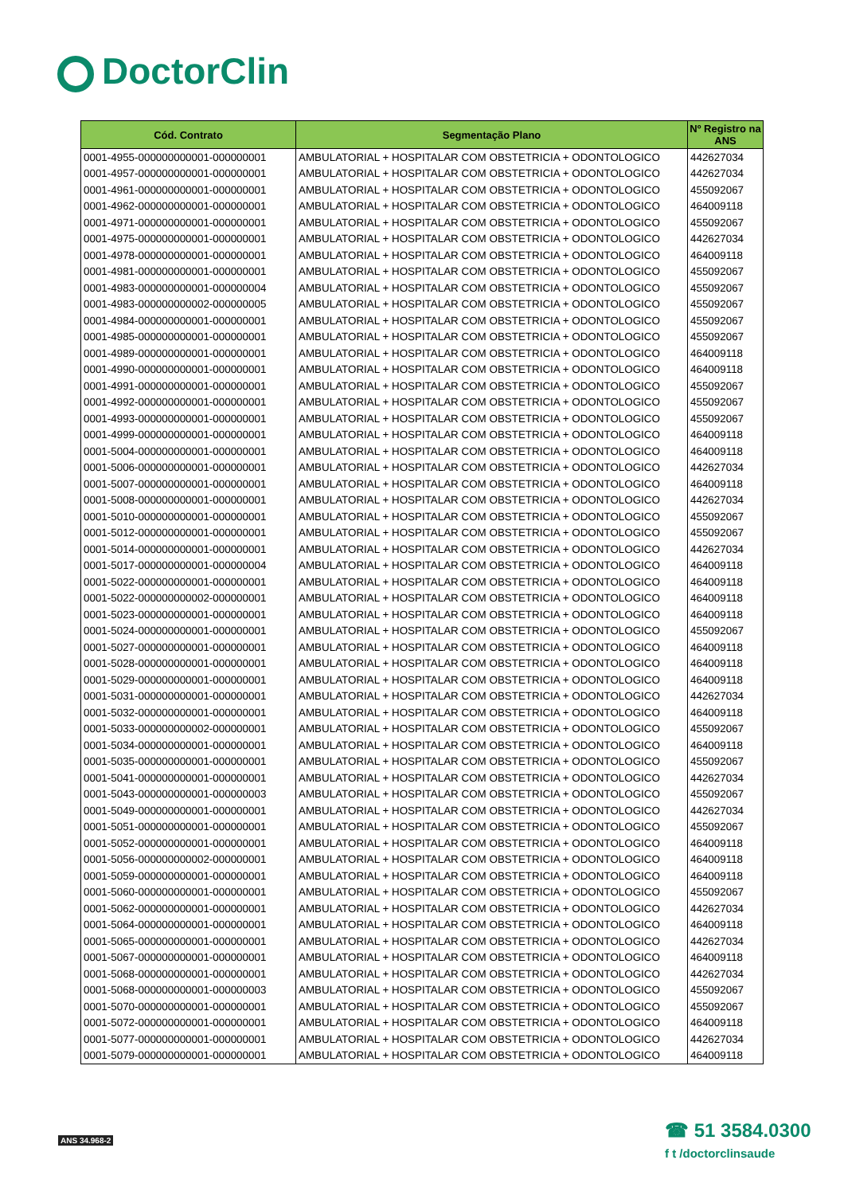DoctorClin
| Cód. Contrato | Segmentação Plano | Nº Registro na ANS |
| --- | --- | --- |
| 0001-4955-000000000001-000000001 | AMBULATORIAL + HOSPITALAR COM OBSTETRICIA + ODONTOLOGICO | 442627034 |
| 0001-4957-000000000001-000000001 | AMBULATORIAL + HOSPITALAR COM OBSTETRICIA + ODONTOLOGICO | 442627034 |
| 0001-4961-000000000001-000000001 | AMBULATORIAL + HOSPITALAR COM OBSTETRICIA + ODONTOLOGICO | 455092067 |
| 0001-4962-000000000001-000000001 | AMBULATORIAL + HOSPITALAR COM OBSTETRICIA + ODONTOLOGICO | 464009118 |
| 0001-4971-000000000001-000000001 | AMBULATORIAL + HOSPITALAR COM OBSTETRICIA + ODONTOLOGICO | 455092067 |
| 0001-4975-000000000001-000000001 | AMBULATORIAL + HOSPITALAR COM OBSTETRICIA + ODONTOLOGICO | 442627034 |
| 0001-4978-000000000001-000000001 | AMBULATORIAL + HOSPITALAR COM OBSTETRICIA + ODONTOLOGICO | 464009118 |
| 0001-4981-000000000001-000000001 | AMBULATORIAL + HOSPITALAR COM OBSTETRICIA + ODONTOLOGICO | 455092067 |
| 0001-4983-000000000001-000000004 | AMBULATORIAL + HOSPITALAR COM OBSTETRICIA + ODONTOLOGICO | 455092067 |
| 0001-4983-000000000002-000000005 | AMBULATORIAL + HOSPITALAR COM OBSTETRICIA + ODONTOLOGICO | 455092067 |
| 0001-4984-000000000001-000000001 | AMBULATORIAL + HOSPITALAR COM OBSTETRICIA + ODONTOLOGICO | 455092067 |
| 0001-4985-000000000001-000000001 | AMBULATORIAL + HOSPITALAR COM OBSTETRICIA + ODONTOLOGICO | 455092067 |
| 0001-4989-000000000001-000000001 | AMBULATORIAL + HOSPITALAR COM OBSTETRICIA + ODONTOLOGICO | 464009118 |
| 0001-4990-000000000001-000000001 | AMBULATORIAL + HOSPITALAR COM OBSTETRICIA + ODONTOLOGICO | 464009118 |
| 0001-4991-000000000001-000000001 | AMBULATORIAL + HOSPITALAR COM OBSTETRICIA + ODONTOLOGICO | 455092067 |
| 0001-4992-000000000001-000000001 | AMBULATORIAL + HOSPITALAR COM OBSTETRICIA + ODONTOLOGICO | 455092067 |
| 0001-4993-000000000001-000000001 | AMBULATORIAL + HOSPITALAR COM OBSTETRICIA + ODONTOLOGICO | 455092067 |
| 0001-4999-000000000001-000000001 | AMBULATORIAL + HOSPITALAR COM OBSTETRICIA + ODONTOLOGICO | 464009118 |
| 0001-5004-000000000001-000000001 | AMBULATORIAL + HOSPITALAR COM OBSTETRICIA + ODONTOLOGICO | 464009118 |
| 0001-5006-000000000001-000000001 | AMBULATORIAL + HOSPITALAR COM OBSTETRICIA + ODONTOLOGICO | 442627034 |
| 0001-5007-000000000001-000000001 | AMBULATORIAL + HOSPITALAR COM OBSTETRICIA + ODONTOLOGICO | 464009118 |
| 0001-5008-000000000001-000000001 | AMBULATORIAL + HOSPITALAR COM OBSTETRICIA + ODONTOLOGICO | 442627034 |
| 0001-5010-000000000001-000000001 | AMBULATORIAL + HOSPITALAR COM OBSTETRICIA + ODONTOLOGICO | 455092067 |
| 0001-5012-000000000001-000000001 | AMBULATORIAL + HOSPITALAR COM OBSTETRICIA + ODONTOLOGICO | 455092067 |
| 0001-5014-000000000001-000000001 | AMBULATORIAL + HOSPITALAR COM OBSTETRICIA + ODONTOLOGICO | 442627034 |
| 0001-5017-000000000001-000000004 | AMBULATORIAL + HOSPITALAR COM OBSTETRICIA + ODONTOLOGICO | 464009118 |
| 0001-5022-000000000001-000000001 | AMBULATORIAL + HOSPITALAR COM OBSTETRICIA + ODONTOLOGICO | 464009118 |
| 0001-5022-000000000002-000000001 | AMBULATORIAL + HOSPITALAR COM OBSTETRICIA + ODONTOLOGICO | 464009118 |
| 0001-5023-000000000001-000000001 | AMBULATORIAL + HOSPITALAR COM OBSTETRICIA + ODONTOLOGICO | 464009118 |
| 0001-5024-000000000001-000000001 | AMBULATORIAL + HOSPITALAR COM OBSTETRICIA + ODONTOLOGICO | 455092067 |
| 0001-5027-000000000001-000000001 | AMBULATORIAL + HOSPITALAR COM OBSTETRICIA + ODONTOLOGICO | 464009118 |
| 0001-5028-000000000001-000000001 | AMBULATORIAL + HOSPITALAR COM OBSTETRICIA + ODONTOLOGICO | 464009118 |
| 0001-5029-000000000001-000000001 | AMBULATORIAL + HOSPITALAR COM OBSTETRICIA + ODONTOLOGICO | 464009118 |
| 0001-5031-000000000001-000000001 | AMBULATORIAL + HOSPITALAR COM OBSTETRICIA + ODONTOLOGICO | 442627034 |
| 0001-5032-000000000001-000000001 | AMBULATORIAL + HOSPITALAR COM OBSTETRICIA + ODONTOLOGICO | 464009118 |
| 0001-5033-000000000002-000000001 | AMBULATORIAL + HOSPITALAR COM OBSTETRICIA + ODONTOLOGICO | 455092067 |
| 0001-5034-000000000001-000000001 | AMBULATORIAL + HOSPITALAR COM OBSTETRICIA + ODONTOLOGICO | 464009118 |
| 0001-5035-000000000001-000000001 | AMBULATORIAL + HOSPITALAR COM OBSTETRICIA + ODONTOLOGICO | 455092067 |
| 0001-5041-000000000001-000000001 | AMBULATORIAL + HOSPITALAR COM OBSTETRICIA + ODONTOLOGICO | 442627034 |
| 0001-5043-000000000001-000000003 | AMBULATORIAL + HOSPITALAR COM OBSTETRICIA + ODONTOLOGICO | 455092067 |
| 0001-5049-000000000001-000000001 | AMBULATORIAL + HOSPITALAR COM OBSTETRICIA + ODONTOLOGICO | 442627034 |
| 0001-5051-000000000001-000000001 | AMBULATORIAL + HOSPITALAR COM OBSTETRICIA + ODONTOLOGICO | 455092067 |
| 0001-5052-000000000001-000000001 | AMBULATORIAL + HOSPITALAR COM OBSTETRICIA + ODONTOLOGICO | 464009118 |
| 0001-5056-000000000002-000000001 | AMBULATORIAL + HOSPITALAR COM OBSTETRICIA + ODONTOLOGICO | 464009118 |
| 0001-5059-000000000001-000000001 | AMBULATORIAL + HOSPITALAR COM OBSTETRICIA + ODONTOLOGICO | 464009118 |
| 0001-5060-000000000001-000000001 | AMBULATORIAL + HOSPITALAR COM OBSTETRICIA + ODONTOLOGICO | 455092067 |
| 0001-5062-000000000001-000000001 | AMBULATORIAL + HOSPITALAR COM OBSTETRICIA + ODONTOLOGICO | 442627034 |
| 0001-5064-000000000001-000000001 | AMBULATORIAL + HOSPITALAR COM OBSTETRICIA + ODONTOLOGICO | 464009118 |
| 0001-5065-000000000001-000000001 | AMBULATORIAL + HOSPITALAR COM OBSTETRICIA + ODONTOLOGICO | 442627034 |
| 0001-5067-000000000001-000000001 | AMBULATORIAL + HOSPITALAR COM OBSTETRICIA + ODONTOLOGICO | 464009118 |
| 0001-5068-000000000001-000000001 | AMBULATORIAL + HOSPITALAR COM OBSTETRICIA + ODONTOLOGICO | 442627034 |
| 0001-5068-000000000001-000000003 | AMBULATORIAL + HOSPITALAR COM OBSTETRICIA + ODONTOLOGICO | 455092067 |
| 0001-5070-000000000001-000000001 | AMBULATORIAL + HOSPITALAR COM OBSTETRICIA + ODONTOLOGICO | 455092067 |
| 0001-5072-000000000001-000000001 | AMBULATORIAL + HOSPITALAR COM OBSTETRICIA + ODONTOLOGICO | 464009118 |
| 0001-5077-000000000001-000000001 | AMBULATORIAL + HOSPITALAR COM OBSTETRICIA + ODONTOLOGICO | 442627034 |
| 0001-5079-000000000001-000000001 | AMBULATORIAL + HOSPITALAR COM OBSTETRICIA + ODONTOLOGICO | 464009118 |
ANS 34.968-2
☎ 51 3584.0300
f t /doctorclinsaude